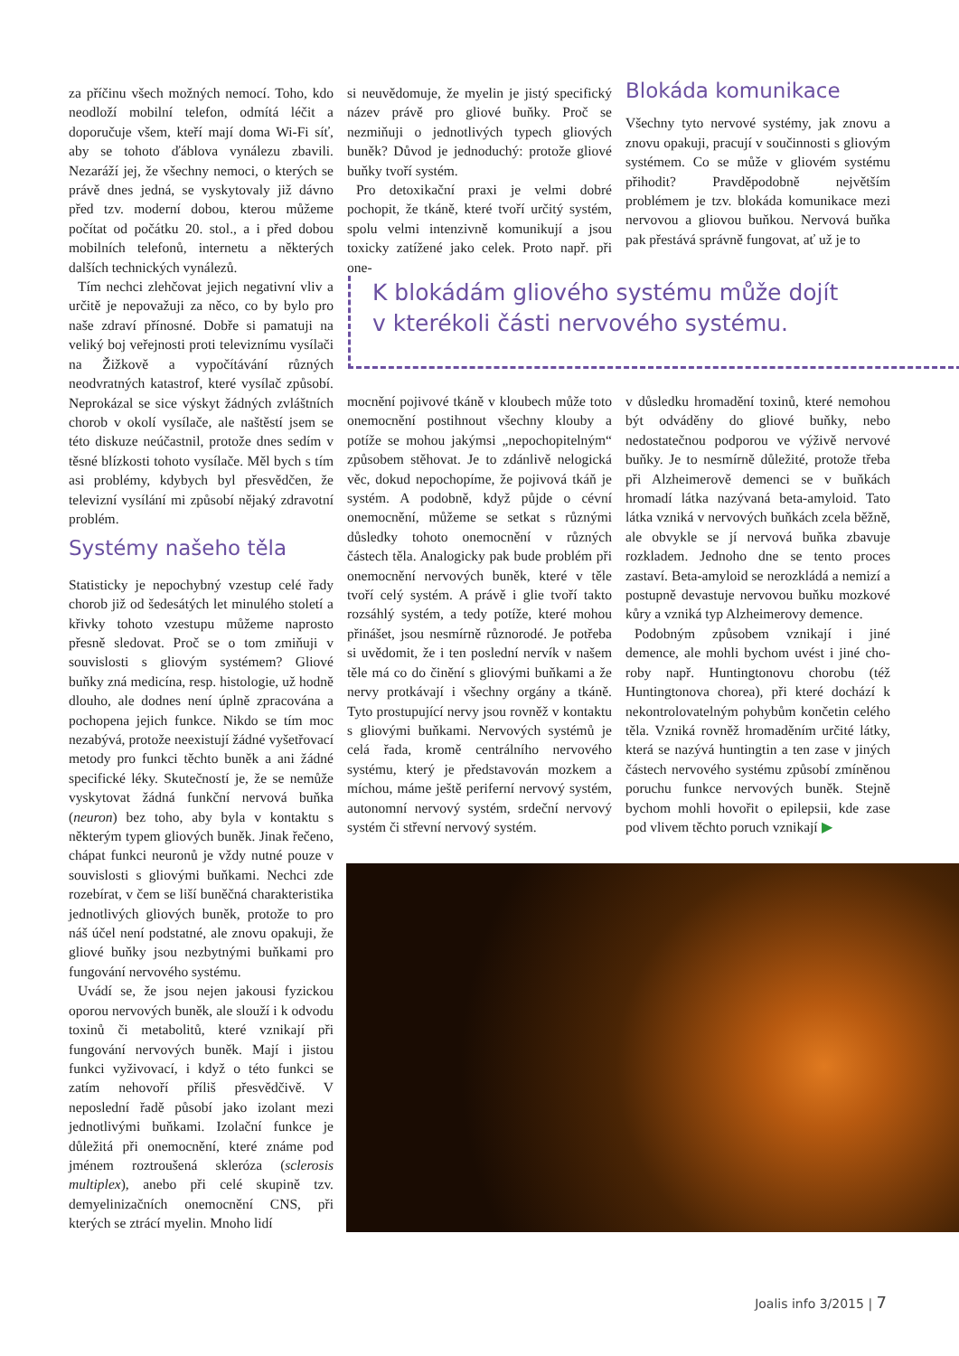za příčinu všech možných nemocí. Toho, kdo neodloží mobilní telefon, odmítá léčit a doporučuje všem, kteří mají doma Wi-Fi síť, aby se tohoto ďáblova vynálezu zbavili. Nezaráží jej, že všechny nemoci, o kterých se právě dnes jedná, se vyskytovaly již dávno před tzv. moderní dobou, kterou můžeme počítat od počátku 20. stol., a i před dobou mobilních telefonů, internetu a některých dalších technických vynálezů.
Tím nechci zlehčovat jejich negativní vliv a určitě je nepovažuji za něco, co by bylo pro naše zdraví přínosné. Dobře si pamatuji na veliký boj veřejnosti proti televiznímu vysílači na Žižkově a vypočítávání různých neodvratných katastrof, které vysílač způsobí. Neprokázal se sice výskyt žádných zvláštních chorob v okolí vysílače, ale naštěstí jsem se této diskuze neúčastnil, protože dnes sedím v těsné blízkosti tohoto vysílače. Měl bych s tím asi problémy, kdybych byl přesvědčen, že televizní vysílání mi způsobí nějaký zdravotní problém.
Systémy našeho těla
Statisticky je nepochybný vzestup celé řady chorob již od šedesátých let minulého století a křivky tohoto vzestupu můžeme naprosto přesně sledovat. Proč se o tom zmiňuji v souvislosti s gliovým systémem? Gliové buňky zná medicína, resp. histologie, už hodně dlouho, ale dodnes není úplně zpracována a pochopena jejich funkce. Nikdo se tím moc nezabývá, protože neexistují žádné vyšetřovací metody pro funkci těchto buněk a ani žádné specifické léky. Skutečností je, že se nemůže vyskytovat žádná funkční nervová buňka (neuron) bez toho, aby byla v kontaktu s některým typem gliových buněk. Jinak řečeno, chápat funkci neuronů je vždy nutné pouze v souvislosti s gliovými buňkami. Nechci zde rozebírat, v čem se liší buněčná charakteristika jednotlivých gliových buněk, protože to pro náš účel není podstatné, ale znovu opakuji, že gliové buňky jsou nezbytnými buňkami pro fungování nervového systému.
Uvádí se, že jsou nejen jakousi fyzickou oporou nervových buněk, ale slouží i k odvodu toxinů či metabolitů, které vznikají při fungování nervových buněk. Mají i jistou funkci vyživovací, i když o této funkci se zatím nehovoří příliš přesvědčivě. V neposlední řadě působí jako izolant mezi jednotlivými buňkami. Izolační funkce je důležitá při onemocnění, které známe pod jménem roztroušená skleróza (sclerosis multiplex), anebo při celé skupině tzv. demyelinizačních onemocnění CNS, při kterých se ztrácí myelin. Mnoho lidí
si neuvědomuje, že myelin je jistý specifický název právě pro gliové buňky. Proč se nezmiňuji o jednotlivých typech gliových buněk? Důvod je jednoduchý: protože gliové buňky tvoří systém.
Pro detoxikační praxi je velmi dobré pochopit, že tkáně, které tvoří určitý systém, spolu velmi intenzivně komunikují a jsou toxicky zatížené jako celek. Proto např. při one-
Blokáda komunikace
Všechny tyto nervové systémy, jak znovu a znovu opakuji, pracují v součinnosti s gliovým systémem. Co se může v gliovém systému přihodit? Pravděpodobně největším problémem je tzv. blokáda komunikace mezi nervovou a gliovou buňkou. Nervová buňka pak přestává správně fungovat, ať už je to
K blokádám gliového systému může dojít
v kterékoli části nervového systému.
mocnění pojivové tkáně v kloubech může to­to onemocnění postihnout všechny klouby a potíže se mohou jakýmsi „nepochopitelným“ způsobem stěhovat. Je to zdánlivě nelogická věc, dokud nepochopíme, že pojivová tkáň je systém. A podobně, když půjde o cévní onemocnění, můžeme se setkat s různými důsledky tohoto onemocnění v různých částech těla. Analogicky pak bude problém při onemocnění nervových buněk, které v těle tvoří celý systém. A právě i glie tvoří takto rozsáhlý systém, a tedy potíže, které mohou přinášet, jsou nesmírně různorodé. Je potřeba si uvědomit, že i ten poslední nervík v našem těle má co do činění s gliovými buňkami a že nervy protkávají i všechny orgány a tkáně. Tyto prostupující nervy jsou rovněž v kontaktu s gliovými buňkami. Nervových systémů je celá řada, kromě centrálního nervového systému, který je představován mozkem a míchou, máme ještě periferní nervový systém, autonomní nervový systém, srdeční nervový systém či střevní nervový systém.
v důsledku hromadění toxinů, které nemohou být odváděny do gliové buňky, nebo nedostatečnou podporou ve výživě nervové buňky. Je to nesmírně důležité, protože třeba při Alzheimerově demenci se v buňkách hromadí látka nazývaná beta-amyloid. Tato látka vzniká v nervových buňkách zcela běžně, ale obvykle se jí nervová buňka zbavuje rozkladem. Jednoho dne se tento proces zastaví. Beta-amyloid se nerozkládá a nemizí a postupně devastuje nervovou buňku mozkové kůry a vzniká typ Alzheimerovy demence.
Podobným způsobem vznikají i jiné demence, ale mohli bychom uvést i jiné cho-roby např. Huntingtonovu chorobu (též Huntingtonova chorea), při které dochází k nekontrolovatelným pohybům končetin celého těla. Vzniká rovněž hromaděním určité látky, která se nazývá huntingtin a ten zase v jiných částech nervového systému způsobí zmíněnou poruchu funkce nervových buněk. Stejně bychom mohli hovořit o epilepsii, kde zase pod vlivem těchto poruch vznikají ▶
Joalis info 3/2015 | 7